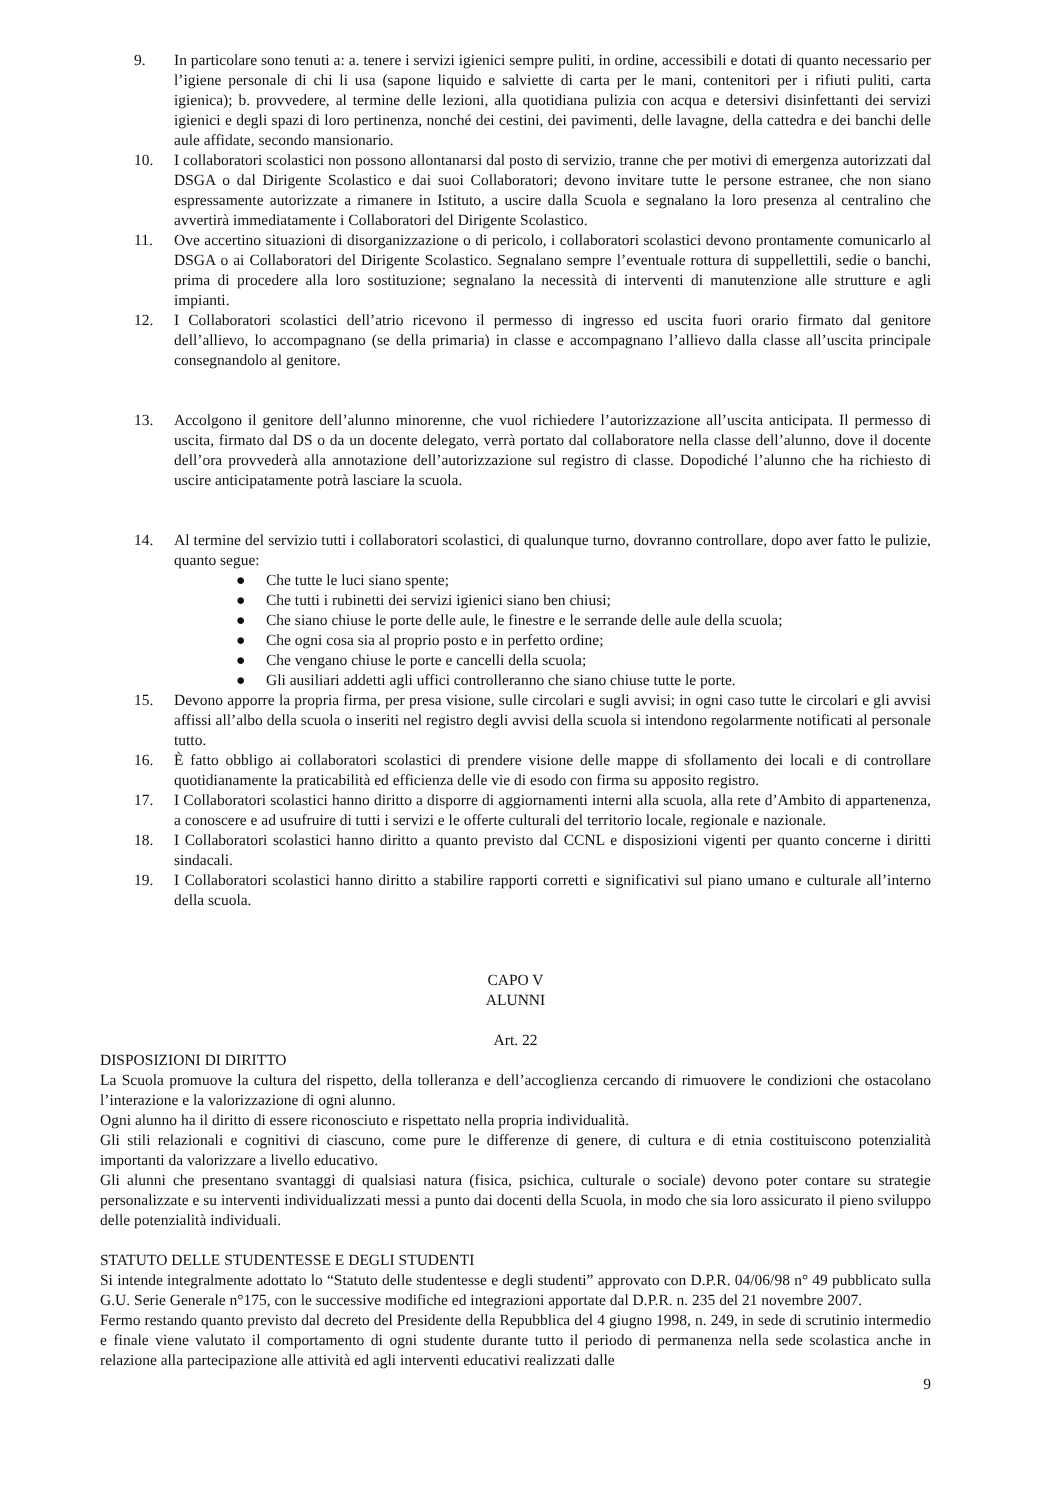9. In particolare sono tenuti a: a. tenere i servizi igienici sempre puliti, in ordine, accessibili e dotati di quanto necessario per l’igiene personale di chi li usa (sapone liquido e salviette di carta per le mani, contenitori per i rifiuti puliti, carta igienica); b. provvedere, al termine delle lezioni, alla quotidiana pulizia con acqua e detersivi disinfettanti dei servizi igienici e degli spazi di loro pertinenza, nonché dei cestini, dei pavimenti, delle lavagne, della cattedra e dei banchi delle aule affidate, secondo mansionario.
10. I collaboratori scolastici non possono allontanarsi dal posto di servizio, tranne che per motivi di emergenza autorizzati dal DSGA o dal Dirigente Scolastico e dai suoi Collaboratori; devono invitare tutte le persone estranee, che non siano espressamente autorizzate a rimanere in Istituto, a uscire dalla Scuola e segnalano la loro presenza al centralino che avvertirà immediatamente i Collaboratori del Dirigente Scolastico.
11. Ove accertino situazioni di disorganizzazione o di pericolo, i collaboratori scolastici devono prontamente comunicarlo al DSGA o ai Collaboratori del Dirigente Scolastico. Segnalano sempre l’eventuale rottura di suppellettili, sedie o banchi, prima di procedere alla loro sostituzione; segnalano la necessità di interventi di manutenzione alle strutture e agli impianti.
12. I Collaboratori scolastici dell’atrio ricevono il permesso di ingresso ed uscita fuori orario firmato dal genitore dell’allievo, lo accompagnano (se della primaria) in classe e accompagnano l’allievo dalla classe all’uscita principale consegnandolo al genitore.
13. Accolgono il genitore dell’alunno minorenne, che vuol richiedere l’autorizzazione all’uscita anticipata. Il permesso di uscita, firmato dal DS o da un docente delegato, verrà portato dal collaboratore nella classe dell’alunno, dove il docente dell’ora provvederà alla annotazione dell’autorizzazione sul registro di classe. Dopodiché l’alunno che ha richiesto di uscire anticipatamente potrà lasciare la scuola.
14. Al termine del servizio tutti i collaboratori scolastici, di qualunque turno, dovranno controllare, dopo aver fatto le pulizie, quanto segue:
● Che tutte le luci siano spente;
● Che tutti i rubinetti dei servizi igienici siano ben chiusi;
● Che siano chiuse le porte delle aule, le finestre e le serrande delle aule della scuola;
● Che ogni cosa sia al proprio posto e in perfetto ordine;
● Che vengano chiuse le porte e cancelli della scuola;
● Gli ausiliari addetti agli uffici controlleranno che siano chiuse tutte le porte.
15. Devono apporre la propria firma, per presa visione, sulle circolari e sugli avvisi; in ogni caso tutte le circolari e gli avvisi affissi all’albo della scuola o inseriti nel registro degli avvisi della scuola si intendono regolarmente notificati al personale tutto.
16. È fatto obbligo ai collaboratori scolastici di prendere visione delle mappe di sfollamento dei locali e di controllare quotidianamente la praticabilità ed efficienza delle vie di esodo con firma su apposito registro.
17. I Collaboratori scolastici hanno diritto a disporre di aggiornamenti interni alla scuola, alla rete d’Ambito di appartenenza, a conoscere e ad usufruire di tutti i servizi e le offerte culturali del territorio locale, regionale e nazionale.
18. I Collaboratori scolastici hanno diritto a quanto previsto dal CCNL e disposizioni vigenti per quanto concerne i diritti sindacali.
19. I Collaboratori scolastici hanno diritto a stabilire rapporti corretti e significativi sul piano umano e culturale all’interno della scuola.
CAPO V
ALUNNI
Art. 22
DISPOSIZIONI DI DIRITTO
La Scuola promuove la cultura del rispetto, della tolleranza e dell’accoglienza cercando di rimuovere le condizioni che ostacolano l’interazione e la valorizzazione di ogni alunno.
Ogni alunno ha il diritto di essere riconosciuto e rispettato nella propria individualità.
Gli stili relazionali e cognitivi di ciascuno, come pure le differenze di genere, di cultura e di etnia costituiscono potenzialità importanti da valorizzare a livello educativo.
Gli alunni che presentano svantaggi di qualsiasi natura (fisica, psichica, culturale o sociale) devono poter contare su strategie personalizzate e su interventi individualizzati messi a punto dai docenti della Scuola, in modo che sia loro assicurato il pieno sviluppo delle potenzialità individuali.
STATUTO DELLE STUDENTESSE E DEGLI STUDENTI
Si intende integralmente adottato lo “Statuto delle studentesse e degli studenti” approvato con D.P.R. 04/06/98 n° 49 pubblicato sulla G.U. Serie Generale n°175, con le successive modifiche ed integrazioni apportate dal D.P.R. n. 235 del 21 novembre 2007.
Fermo restando quanto previsto dal decreto del Presidente della Repubblica del 4 giugno 1998, n. 249, in sede di scrutinio intermedio e finale viene valutato il comportamento di ogni studente durante tutto il periodo di permanenza nella sede scolastica anche in relazione alla partecipazione alle attività ed agli interventi educativi realizzati dalle
9